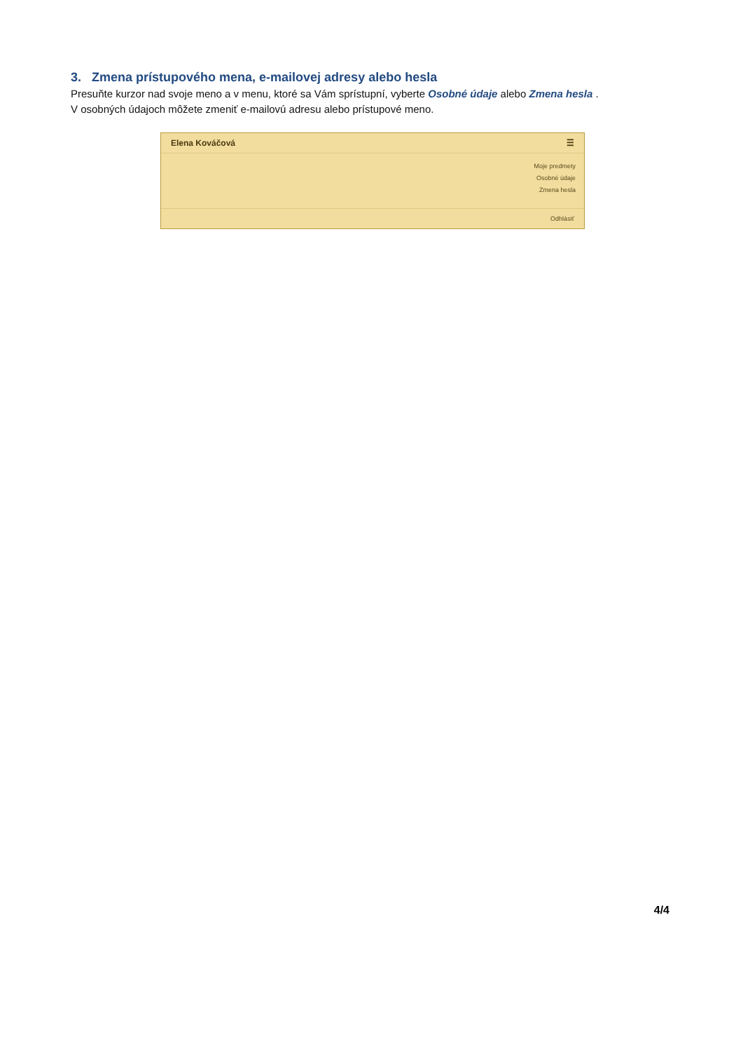3. Zmena prístupového mena, e-mailovej adresy alebo hesla
Presuňte kurzor nad svoje meno a v menu, ktoré sa Vám sprístupní, vyberte Osobné údaje alebo Zmena hesla .
V osobných údajoch môžete zmeniť e-mailovú adresu alebo prístupové meno.
Elena Kováčová ☰
Moje predmety
Osobné údaje
Zmena hesla
Odhlásiť
4/4